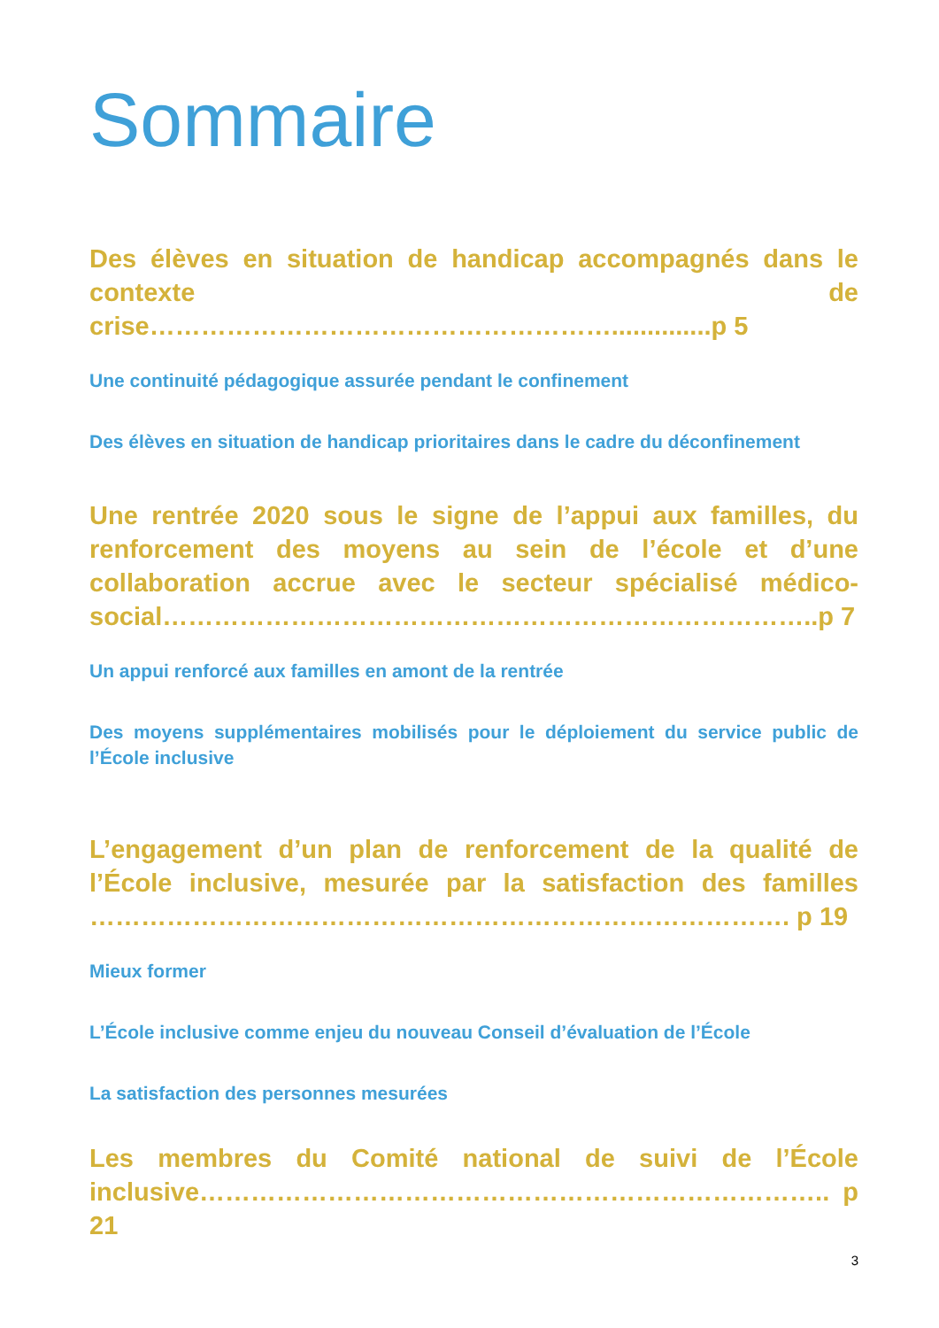Sommaire
Des élèves en situation de handicap accompagnés dans le contexte de crise………………………………………………..............p 5
Une continuité pédagogique assurée pendant le confinement
Des élèves en situation de handicap prioritaires dans le cadre du déconfinement
Une rentrée 2020 sous le signe de l’appui aux familles, du renforcement des moyens au sein de l’école et d’une collaboration accrue avec le secteur spécialisé médico-social…………………………………………………………………..p 7
Un appui renforcé aux familles en amont de la rentrée
Des moyens supplémentaires mobilisés pour le déploiement du service public de l’École inclusive
L’engagement d’un plan de renforcement de la qualité de l’École inclusive, mesurée par la satisfaction des familles ………………………………………………………………………. p 19
Mieux former
L’École inclusive comme enjeu du nouveau Conseil d’évaluation de l’École
La satisfaction des personnes mesurées
Les membres du Comité national de suivi de l’École inclusive……………………………………………………………….. p 21
3